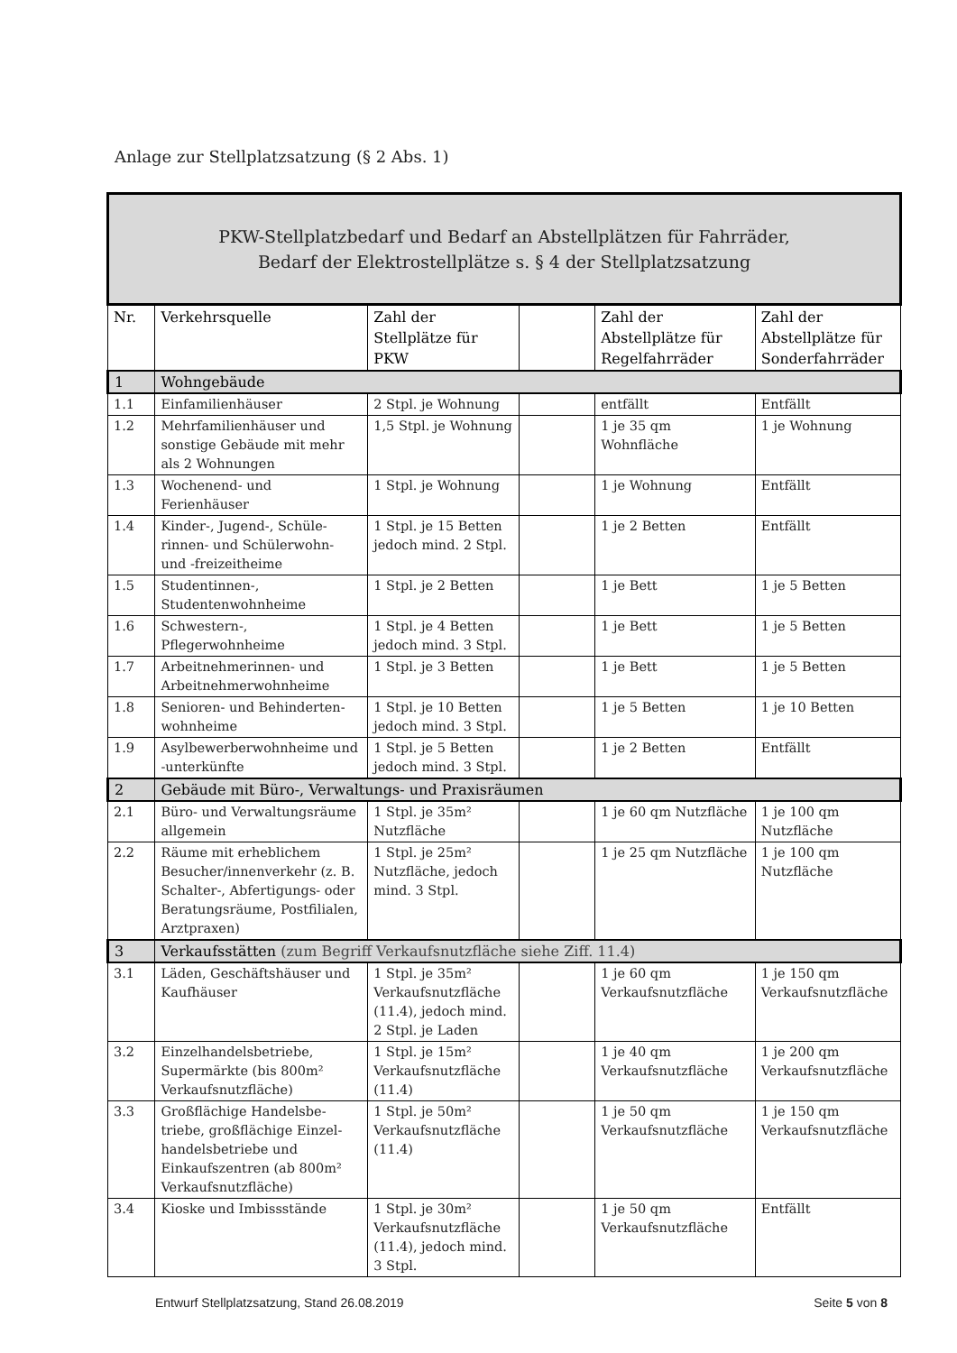Anlage zur Stellplatzsatzung (§ 2 Abs. 1)
| PKW-Stellplatzbedarf und Bedarf an Abstellplätzen für Fahrräder, Bedarf der Elektrostellplätze s. § 4 der Stellplatzsatzung | | | | | |
| Nr. | Verkehrsquelle | Zahl der Stellplätze für PKW | | Zahl der Abstellplätze für Regelfahrräder | Zahl der Abstellplätze für Sonderfahrräder |
| 1 | Wohngebäude | | | | |
| 1.1 | Einfamilienhäuser | 2 Stpl. je Wohnung | | entfällt | Entfällt |
| 1.2 | Mehrfamilienhäuser und sonstige Gebäude mit mehr als 2 Wohnungen | 1,5 Stpl. je Wohnung | | 1 je 35 qm Wohnfläche | 1 je Wohnung |
| 1.3 | Wochenend- und Ferienhäuser | 1 Stpl. je Wohnung | | 1 je Wohnung | Entfällt |
| 1.4 | Kinder-, Jugend-, Schüle-rinnen- und Schülerwohn- und -freizeitheime | 1 Stpl. je 15 Betten jedoch mind. 2 Stpl. | | 1 je 2 Betten | Entfällt |
| 1.5 | Studentinnen-, Studentenwohnheime | 1 Stpl. je 2 Betten | | 1 je Bett | 1 je 5 Betten |
| 1.6 | Schwestern-, Pflegerwohnheime | 1 Stpl. je 4 Betten jedoch mind. 3 Stpl. | | 1 je Bett | 1 je 5 Betten |
| 1.7 | Arbeitnehmerinnen- und Arbeitnehmerwohnheime | 1 Stpl. je 3 Betten | | 1 je Bett | 1 je 5 Betten |
| 1.8 | Senioren- und Behinderten-wohnheime | 1 Stpl. je 10 Betten jedoch mind. 3 Stpl. | | 1 je 5 Betten | 1 je 10 Betten |
| 1.9 | Asylbewerberwohnheime und -unterkünfte | 1 Stpl. je 5 Betten jedoch mind. 3 Stpl. | | 1 je 2 Betten | Entfällt |
| 2 | Gebäude mit Büro-, Verwaltungs- und Praxisräumen | | | | |
| 2.1 | Büro- und Verwaltungsräume allgemein | 1 Stpl. je 35m² Nutzfläche | | 1 je 60 qm Nutzfläche | 1 je 100 qm Nutzfläche |
| 2.2 | Räume mit erheblichem Besucher/innenverkehr (z. B. Schalter-, Abfertigungs- oder Beratungsräume, Postfilialen, Arztpraxen) | 1 Stpl. je 25m² Nutzfläche, jedoch mind. 3 Stpl. | | 1 je 25 qm Nutzfläche | 1 je 100 qm Nutzfläche |
| 3 | Verkaufsstätten (zum Begriff Verkaufsnutzfläche siehe Ziff. 11.4) | | | | |
| 3.1 | Läden, Geschäftshäuser und Kaufhäuser | 1 Stpl. je 35m² Verkaufsnutzfläche (11.4), jedoch mind. 2 Stpl. je Laden | | 1 je 60 qm Verkaufsnutzfläche | 1 je 150 qm Verkaufsnutzfläche |
| 3.2 | Einzelhandelsbetriebe, Supermärkte (bis 800m² Verkaufsnutzfläche) | 1 Stpl. je 15m² Verkaufsnutzfläche (11.4) | | 1 je 40 qm Verkaufsnutzfläche | 1 je 200 qm Verkaufsnutzfläche |
| 3.3 | Großflächige Handelsbe-triebe, großflächige Einzel-handelsbetriebe und Einkaufszentren (ab 800m² Verkaufsnutzfläche) | 1 Stpl. je 50m² Verkaufsnutzfläche (11.4) | | 1 je 50 qm Verkaufsnutzfläche | 1 je 150 qm Verkaufsnutzfläche |
| 3.4 | Kioske und Imbissstände | 1 Stpl. je 30m² Verkaufsnutzfläche (11.4), jedoch mind. 3 Stpl. | | 1 je 50 qm Verkaufsnutzfläche | Entfällt |
Entwurf Stellplatzsatzung, Stand 26.08.2019 Seite 5 von 8